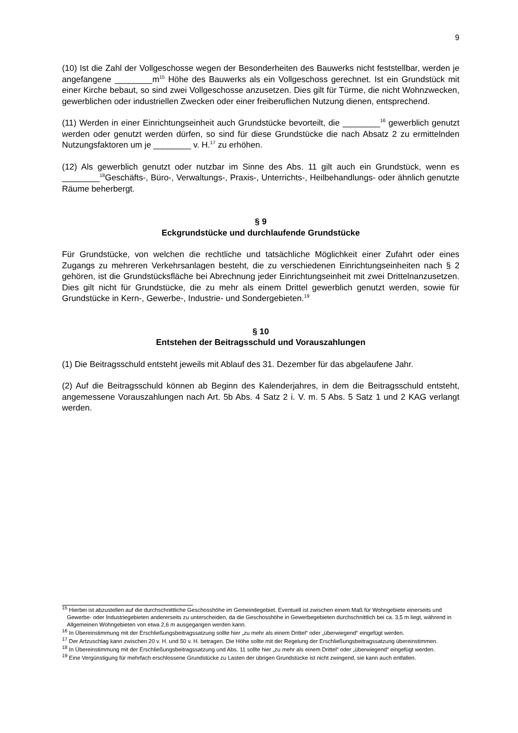9
(10) Ist die Zahl der Vollgeschosse wegen der Besonderheiten des Bauwerks nicht feststellbar, werden je angefangene ________m<sup>15</sup> Höhe des Bauwerks als ein Vollgeschoss gerechnet. Ist ein Grundstück mit einer Kirche bebaut, so sind zwei Vollgeschosse anzusetzen. Dies gilt für Türme, die nicht Wohnzwecken, gewerblichen oder industriellen Zwecken oder einer freiberuflichen Nutzung dienen, entsprechend.
(11) Werden in einer Einrichtungseinheit auch Grundstücke bevorteilt, die ________<sup>16</sup> gewerblich genutzt werden oder genutzt werden dürfen, so sind für diese Grundstücke die nach Absatz 2 zu ermittelnden Nutzungsfaktoren um je ________ v. H.<sup>17</sup> zu erhöhen.
(12) Als gewerblich genutzt oder nutzbar im Sinne des Abs. 11 gilt auch ein Grundstück, wenn es ________<sup>18</sup>Geschäfts-, Büro-, Verwaltungs-, Praxis-, Unterrichts-, Heilbehandlungs- oder ähnlich genutzte Räume beherbergt.
§ 9
Eckgrundstücke und durchlaufende Grundstücke
Für Grundstücke, von welchen die rechtliche und tatsächliche Möglichkeit einer Zufahrt oder eines Zugangs zu mehreren Verkehrsanlagen besteht, die zu verschiedenen Einrichtungseinheiten nach § 2 gehören, ist die Grundstücksfläche bei Abrechnung jeder Einrichtungseinheit mit zwei Drittelnanzusetzen. Dies gilt nicht für Grundstücke, die zu mehr als einem Drittel gewerblich genutzt werden, sowie für Grundstücke in Kern-, Gewerbe-, Industrie- und Sondergebieten.<sup>19</sup>
§ 10
Entstehen der Beitragsschuld und Vorauszahlungen
(1) Die Beitragsschuld entsteht jeweils mit Ablauf des 31. Dezember für das abgelaufene Jahr.
(2) Auf die Beitragsschuld können ab Beginn des Kalenderjahres, in dem die Beitragsschuld entsteht, angemessene Vorauszahlungen nach Art. 5b Abs. 4 Satz 2 i. V. m. 5 Abs. 5 Satz 1 und 2 KAG verlangt werden.
<sup>15</sup> Hierbei ist abzustellen auf die durchschnittliche Geschosshöhe im Gemeindegebiet. Eventuell ist zwischen einem Maß für Wohngebiete einerseits und Gewerbe- oder Industriegebieten andererseits zu unterscheiden, da die Geschosshöhe in Gewerbegebieten durchschnittlich bei ca. 3,5 m liegt, während in Allgemeinen Wohngebieten von etwa 2,6 m ausgegangen werden kann.
<sup>16</sup> In Übereinstimmung mit der Erschließungsbeitragssatzung sollte hier „zu mehr als einem Drittel“ oder „überwiegend“ eingefügt werden.
<sup>17</sup> Der Artzuschlag kann zwischen 20 v. H. und 50 v. H. betragen. Die Höhe sollte mit der Regelung der Erschließungsbeitragssatzung übereinstimmen.
<sup>18</sup> In Übereinstimmung mit der Erschließungsbeitragssatzung und Abs. 11 sollte hier „zu mehr als einem Drittel“ oder „überwiegend“ eingefügt werden.
<sup>19</sup> Eine Vergünstigung für mehrfach erschlossene Grundstücke zu Lasten der übrigen Grundstücke ist nicht zwingend, sie kann auch entfallen.